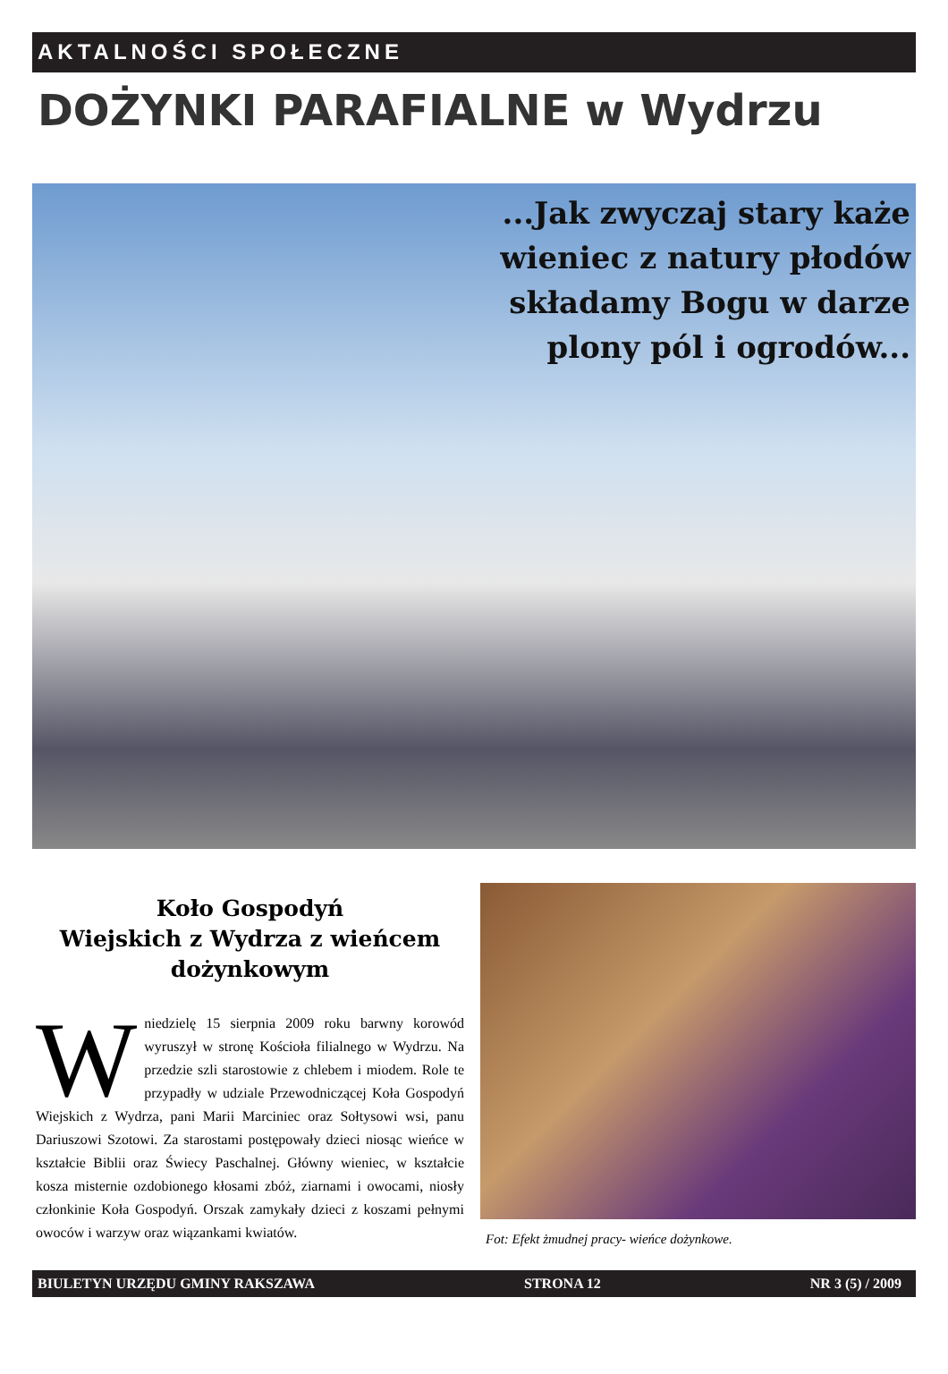AKTALNOŚCI SPOŁECZNE
DOŻYNKI PARAFIALNE w Wydrzu
...Jak zwyczaj stary każe
wieniec z natury płodów
składamy Bogu w darze
plony pól i ogrodów...
Koło Gospodyń
Wiejskich z Wydrza z wieńcem
dożynkowym
W niedzielę 15 sierpnia 2009 roku barwny korowód wyruszył w stronę Kościoła filialnego w Wydrzu. Na przedzie szli starostowie z chlebem i miodem. Role te przypadły w udziale Przewodniczącej Koła Gospodyń Wiejskich z Wydrza, pani Marii Marciniec oraz Sołtysowi wsi, panu Dariuszowi Szotowi. Za starostami postępowały dzieci niosąc wieńce w kształcie Biblii oraz Świecy Paschalnej. Główny wieniec, w kształcie kosza misternie ozdobionego kłosami zbóż, ziarnami i owocami, niosły członkinie Koła Gospodyń. Orszak zamykały dzieci z koszami pełnymi owoców i warzyw oraz wiązankami kwiatów.
Fot: Efekt żmudnej pracy- wieńce dożynkowe.
BIULETYN URZĘDU GMINY RAKSZAWA STRONA 12 NR 3 (5) / 2009